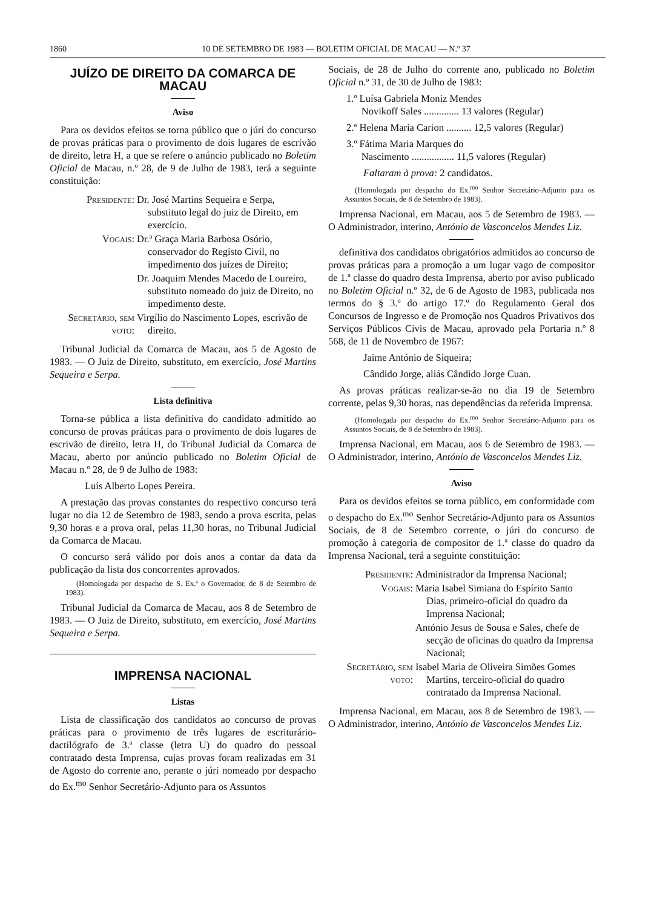1860 10 DE SETEMBRO DE 1983 — BOLETIM OFICIAL DE MACAU — N.º 37
JUÍZO DE DIREITO DA COMARCA DE MACAU
Aviso
Para os devidos efeitos se torna público que o júri do concurso de provas práticas para o provimento de dois lugares de escrivão de direito, letra H, a que se refere o anúncio publicado no Boletim Oficial de Macau, n.º 28, de 9 de Julho de 1983, terá a seguinte constituição:
Presidente:
Dr. José Martins Sequeira e Serpa, substituto legal do juiz de Direito, em exercício.
Vogais:
Dr.ª Graça Maria Barbosa Osório, conservador do Registo Civil, no impedimento dos juízes de Direito;
Dr. Joaquim Mendes Macedo de Loureiro, substituto nomeado do juiz de Direito, no impedimento deste.
Secretário, sem voto:
Virgílio do Nascimento Lopes, escrivão de direito.
Tribunal Judicial da Comarca de Macau, aos 5 de Agosto de 1983. — O Juiz de Direito, substituto, em exercício, José Martins Sequeira e Serpa.
Lista definitiva
Torna-se pública a lista definitiva do candidato admitido ao concurso de provas práticas para o provimento de dois lugares de escrivão de direito, letra H, do Tribunal Judicial da Comarca de Macau, aberto por anúncio publicado no Boletim Oficial de Macau n.º 28, de 9 de Julho de 1983:
Luís Alberto Lopes Pereira.
A prestação das provas constantes do respectivo concurso terá lugar no dia 12 de Setembro de 1983, sendo a prova escrita, pelas 9,30 horas e a prova oral, pelas 11,30 horas, no Tribunal Judicial da Comarca de Macau.
O concurso será válido por dois anos a contar da data da publicação da lista dos concorrentes aprovados.
(Homologada por despacho de S. Ex.ª o Governador, de 8 de Setembro de 1983).
Tribunal Judicial da Comarca de Macau, aos 8 de Setembro de 1983. — O Juiz de Direito, substituto, em exercício, José Martins Sequeira e Serpa.
IMPRENSA NACIONAL
Listas
Lista de classificação dos candidatos ao concurso de provas práticas para o provimento de três lugares de escriturário-dactilógrafo de 3.ª classe (letra U) do quadro do pessoal contratado desta Imprensa, cujas provas foram realizadas em 31 de Agosto do corrente ano, perante o júri nomeado por despacho do Ex.<sup>mo</sup> Senhor Secretário-Adjunto para os Assuntos
Sociais, de 28 de Julho do corrente ano, publicado no Boletim Oficial n.º 31, de 30 de Julho de 1983:
1.º Luísa Gabriela Moniz Mendes
Novikoff Sales .............. 13 valores (Regular)
2.º Helena Maria Carion .......... 12,5 valores (Regular)
3.º Fátima Maria Marques do
Nascimento ................. 11,5 valores (Regular)
Faltaram à prova: 2 candidatos.
(Homologada por despacho do Ex.<sup>mo</sup> Senhor Secretário-Adjunto para os Assuntos Sociais, de 8 de Setembro de 1983).
Imprensa Nacional, em Macau, aos 5 de Setembro de 1983. — O Administrador, interino, António de Vasconcelos Mendes Liz.
definitiva dos candidatos obrigatórios admitidos ao concurso de provas práticas para a promoção a um lugar vago de compositor de 1.ª classe do quadro desta Imprensa, aberto por aviso publicado no Boletim Oficial n.º 32, de 6 de Agosto de 1983, publicada nos termos do § 3.º do artigo 17.º do Regulamento Geral dos Concursos de Ingresso e de Promoção nos Quadros Privativos dos Serviços Públicos Civis de Macau, aprovado pela Portaria n.º 8 568, de 11 de Novembro de 1967:
Jaime António de Siqueira;
Cândido Jorge, aliás Cândido Jorge Cuan.
As provas práticas realizar-se-ão no dia 19 de Setembro corrente, pelas 9,30 horas, nas dependências da referida Imprensa.
(Homologada por despacho do Ex.<sup>mo</sup> Senhor Secretário-Adjunto para os Assuntos Sociais, de 8 de Setembro de 1983).
Imprensa Nacional, em Macau, aos 6 de Setembro de 1983. — O Administrador, interino, António de Vasconcelos Mendes Liz.
Aviso
Para os devidos efeitos se torna público, em conformidade com o despacho do Ex.<sup>mo</sup> Senhor Secretário-Adjunto para os Assuntos Sociais, de 8 de Setembro corrente, o júri do concurso de promoção à categoria de compositor de 1.ª classe do quadro da Imprensa Nacional, terá a seguinte constituição:
Presidente:
Administrador da Imprensa Nacional;
Vogais:
Maria Isabel Simiana do Espírito Santo Dias, primeiro-oficial do quadro da Imprensa Nacional;
António Jesus de Sousa e Sales, chefe de secção de oficinas do quadro da Imprensa Nacional;
Secretário, sem voto:
Isabel Maria de Oliveira Simões Gomes Martins, terceiro-oficial do quadro contratado da Imprensa Nacional.
Imprensa Nacional, em Macau, aos 8 de Setembro de 1983. — O Administrador, interino, António de Vasconcelos Mendes Liz.